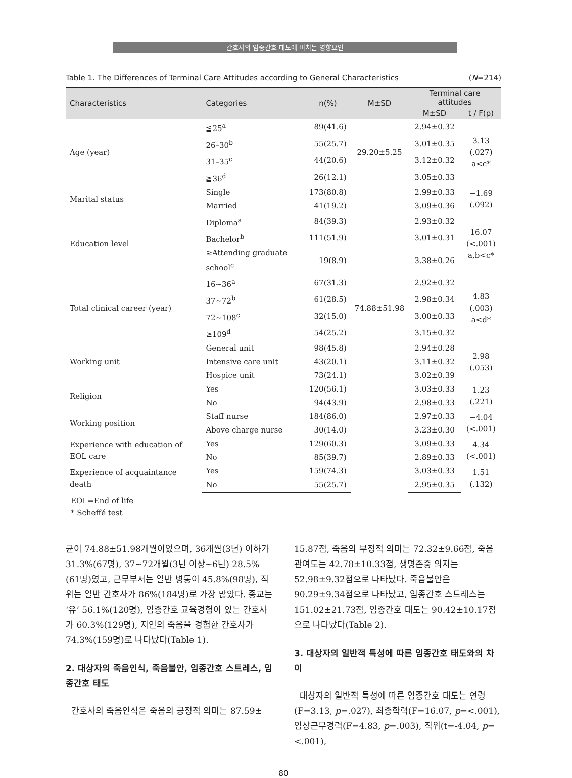간호사의 임종간호 태도에 미치는 영향요인
Table 1. The Differences of Terminal Care Attitudes according to General Characteristics (N=214)
| Characteristics | Categories | n(%) | M±SD | Terminal care attitudes | |
| --- | --- | --- | --- | --- | --- |
| | | | | M±SD | t / F(p) |
| Age (year) | ≦25<sup>a</sup> | 89(41.6) | 29.20±5.25 | 2.94±0.32 | 3.13 (.027) a<c* |
| | 26–30<sup>b</sup> | 55(25.7) | | 3.01±0.35 | |
| | 31–35<sup>c</sup> | 44(20.6) | | 3.12±0.32 | |
| | ≧36<sup>d</sup> | 26(12.1) | | 3.05±0.33 | |
| Marital status | Single | 173(80.8) | | 2.99±0.33 | −1.69 (.092) |
| | Married | 41(19.2) | | 3.09±0.36 | |
| Education level | Diploma<sup>a</sup> | 84(39.3) | | 2.93±0.32 | 16.07 (<.001) a,b<c* |
| | Bachelor<sup>b</sup> | 111(51.9) | | 3.01±0.31 | |
| | ≥Attending graduate school<sup>c</sup> | 19(8.9) | | 3.38±0.26 | |
| Total clinical career (year) | 16~36<sup>a</sup> | 67(31.3) | 74.88±51.98 | 2.92±0.32 | 4.83 (.003) a<d* |
| | 37~72<sup>b</sup> | 61(28.5) | | 2.98±0.34 | |
| | 72~108<sup>c</sup> | 32(15.0) | | 3.00±0.33 | |
| | ≥109<sup>d</sup> | 54(25.2) | | 3.15±0.32 | |
| Working unit | General unit | 98(45.8) | | 2.94±0.28 | 2.98 (.053) |
| | Intensive care unit | 43(20.1) | | 3.11±0.32 | |
| | Hospice unit | 73(24.1) | | 3.02±0.39 | |
| Religion | Yes | 120(56.1) | | 3.03±0.33 | 1.23 (.221) |
| | No | 94(43.9) | | 2.98±0.33 | |
| Working position | Staff nurse | 184(86.0) | | 2.97±0.33 | −4.04 (<.001) |
| | Above charge nurse | 30(14.0) | | 3.23±0.30 | |
| Experience with education of EOL care | Yes | 129(60.3) | | 3.09±0.33 | 4.34 (<.001) |
| | No | 85(39.7) | | 2.89±0.33 | |
| Experience of acquaintance death | Yes | 159(74.3) | | 3.03±0.33 | 1.51 (.132) |
| | No | 55(25.7) | | 2.95±0.35 | |
EOL=End of life
* Scheffé test
균이 74.88±51.98개월이었으며, 36개월(3년) 이하가 31.3%(67명), 37~72개월(3년 이상~6년) 28.5%(61명)였고, 근무부서는 일반 병동이 45.8%(98명), 직위는 일반 간호사가 86%(184명)로 가장 많았다. 종교는 ‘유’ 56.1%(120명), 임종간호 교육경험이 있는 간호사가 60.3%(129명), 지인의 죽음을 경험한 간호사가 74.3%(159명)로 나타났다(Table 1).
2. 대상자의 죽음인식, 죽음불안, 임종간호 스트레스, 임종간호 태도
간호사의 죽음인식은 죽음의 긍정적 의미는 87.59±
15.87점, 죽음의 부정적 의미는 72.32±9.66점, 죽음 관여도는 42.78±10.33점, 생명존중 의지는 52.98±9.32점으로 나타났다. 죽음불안은 90.29±9.34점으로 나타났고, 임종간호 스트레스는 151.02±21.73점, 임종간호 태도는 90.42±10.17점으로 나타났다(Table 2).
3. 대상자의 일반적 특성에 따른 임종간호 태도와의 차이
대상자의 일반적 특성에 따른 임종간호 태도는 연령(F=3.13, p=.027), 최종학력(F=16.07, p=<.001), 임상근무경력(F=4.83, p=.003), 직위(t=-4.04, p=<.001),
80